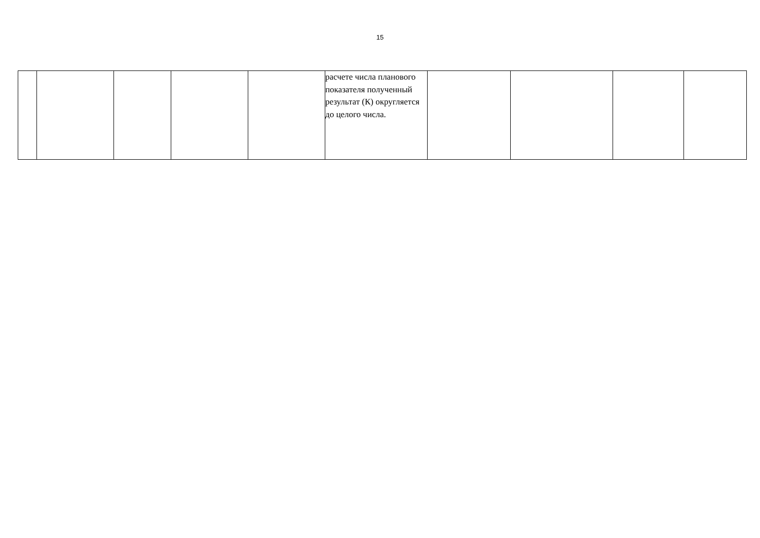15
| | | | | | расчете числа планового показателя полученный результат (К) округляется до целого числа. | | | | |